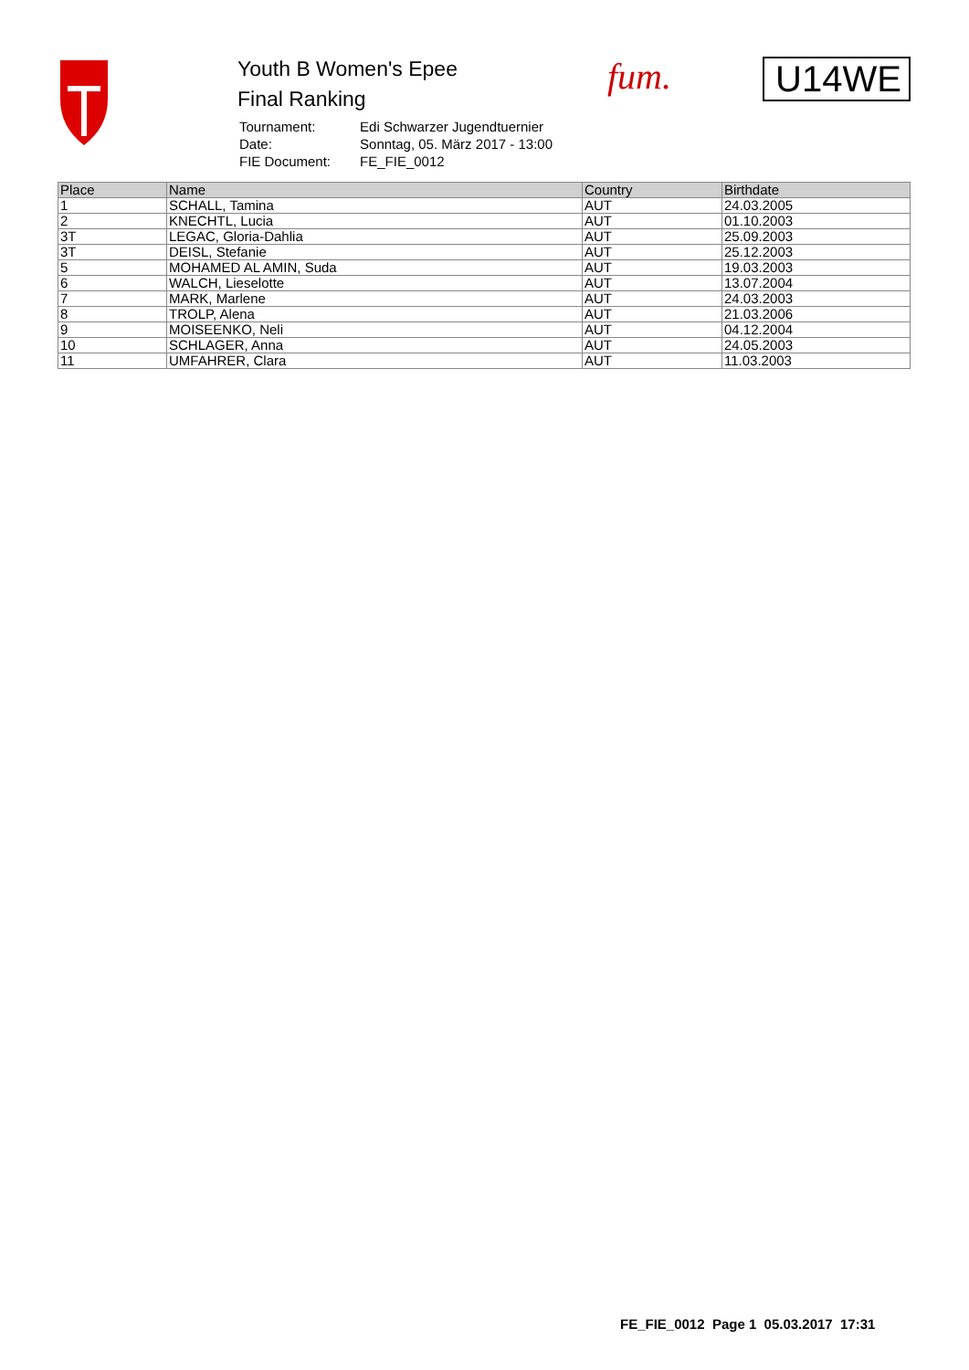Youth B Women's Epee
Final Ranking
| Tournament: | Edi Schwarzer Jugendtuernier |
| Date: | Sonntag, 05. März 2017 - 13:00 |
| FIE Document: | FE_FIE_0012 |
fum. U14WE
| Place | Name | Country | Birthdate |
| --- | --- | --- | --- |
| 1 | SCHALL, Tamina | AUT | 24.03.2005 |
| 2 | KNECHTL, Lucia | AUT | 01.10.2003 |
| 3T | LEGAC, Gloria-Dahlia | AUT | 25.09.2003 |
| 3T | DEISL, Stefanie | AUT | 25.12.2003 |
| 5 | MOHAMED AL AMIN, Suda | AUT | 19.03.2003 |
| 6 | WALCH, Lieselotte | AUT | 13.07.2004 |
| 7 | MARK, Marlene | AUT | 24.03.2003 |
| 8 | TROLP, Alena | AUT | 21.03.2006 |
| 9 | MOISEENKO, Neli | AUT | 04.12.2004 |
| 10 | SCHLAGER, Anna | AUT | 24.05.2003 |
| 11 | UMFAHRER, Clara | AUT | 11.03.2003 |
FE_FIE_0012 Page 1 05.03.2017 17:31